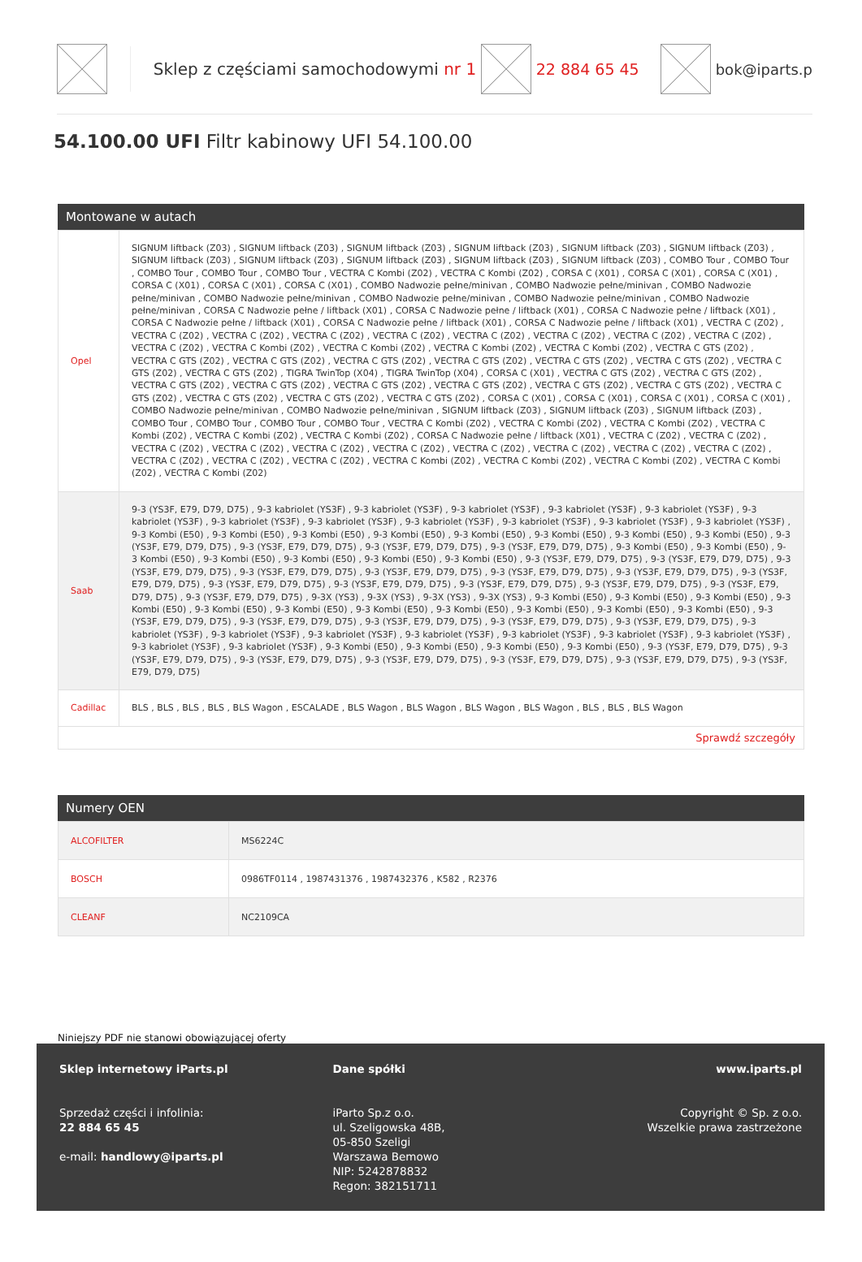Sklep z częściami samochodowymi nr 1 22 884 65 45 bok@iparts.p
54.100.00 UFI Filtr kabinowy UFI 54.100.00
Montowane w autach
| Opel | SIGNUM liftback (Z03) , SIGNUM liftback (Z03) , SIGNUM liftback (Z03) , SIGNUM liftback (Z03) , SIGNUM liftback (Z03) , SIGNUM liftback (Z03) , SIGNUM liftback (Z03) , SIGNUM liftback (Z03) , SIGNUM liftback (Z03) , SIGNUM liftback (Z03) , SIGNUM liftback (Z03) , COMBO Tour , COMBO Tour , COMBO Tour , COMBO Tour , COMBO Tour , VECTRA C Kombi (Z02) , VECTRA C Kombi (Z02) , CORSA C (X01) , CORSA C (X01) , CORSA C (X01) , CORSA C (X01) , CORSA C (X01) , CORSA C (X01) , COMBO Nadwozie pełne/minivan , COMBO Nadwozie pełne/minivan , COMBO Nadwozie pełne/minivan , COMBO Nadwozie pełne/minivan , COMBO Nadwozie pełne/minivan , COMBO Nadwozie pełne/minivan , COMBO Nadwozie pełne/minivan , CORSA C Nadwozie pełne / liftback (X01) , CORSA C Nadwozie pełne / liftback (X01) , CORSA C Nadwozie pełne / liftback (X01) , CORSA C Nadwozie pełne / liftback (X01) , CORSA C Nadwozie pełne / liftback (X01) , CORSA C Nadwozie pełne / liftback (X01) , VECTRA C (Z02) , VECTRA C (Z02) , VECTRA C (Z02) , VECTRA C (Z02) , VECTRA C (Z02) , VECTRA C (Z02) , VECTRA C (Z02) , VECTRA C (Z02) , VECTRA C (Z02) , VECTRA C (Z02) , VECTRA C Kombi (Z02) , VECTRA C Kombi (Z02) , VECTRA C Kombi (Z02) , VECTRA C Kombi (Z02) , VECTRA C GTS (Z02) , VECTRA C GTS (Z02) , VECTRA C GTS (Z02) , VECTRA C GTS (Z02) , VECTRA C GTS (Z02) , VECTRA C GTS (Z02) , VECTRA C GTS (Z02) , VECTRA C GTS (Z02) , VECTRA C GTS (Z02) , TIGRA TwinTop (X04) , TIGRA TwinTop (X04) , CORSA C (X01) , VECTRA C GTS (Z02) , VECTRA C GTS (Z02) , VECTRA C GTS (Z02) , VECTRA C GTS (Z02) , VECTRA C GTS (Z02) , VECTRA C GTS (Z02) , VECTRA C GTS (Z02) , VECTRA C GTS (Z02) , VECTRA C GTS (Z02) , VECTRA C GTS (Z02) , VECTRA C GTS (Z02) , VECTRA C GTS (Z02) , CORSA C (X01) , CORSA C (X01) , CORSA C (X01) , CORSA C (X01) , COMBO Nadwozie pełne/minivan , COMBO Nadwozie pełne/minivan , SIGNUM liftback (Z03) , SIGNUM liftback (Z03) , SIGNUM liftback (Z03) , COMBO Tour , COMBO Tour , COMBO Tour , COMBO Tour , VECTRA C Kombi (Z02) , VECTRA C Kombi (Z02) , VECTRA C Kombi (Z02) , VECTRA C Kombi (Z02) , VECTRA C Kombi (Z02) , VECTRA C Kombi (Z02) , CORSA C Nadwozie pełne / liftback (X01) , VECTRA C (Z02) , VECTRA C (Z02) , VECTRA C (Z02) , VECTRA C (Z02) , VECTRA C (Z02) , VECTRA C (Z02) , VECTRA C (Z02) , VECTRA C (Z02) , VECTRA C (Z02) , VECTRA C (Z02) , VECTRA C (Z02) , VECTRA C (Z02) , VECTRA C (Z02) , VECTRA C Kombi (Z02) , VECTRA C Kombi (Z02) , VECTRA C Kombi (Z02) , VECTRA C Kombi (Z02) , VECTRA C Kombi (Z02) |
| Saab | 9-3 (YS3F, E79, D79, D75) , 9-3 kabriolet (YS3F) , 9-3 kabriolet (YS3F) , 9-3 kabriolet (YS3F) , 9-3 kabriolet (YS3F) , 9-3 kabriolet (YS3F) , 9-3 kabriolet (YS3F) , 9-3 kabriolet (YS3F) , 9-3 kabriolet (YS3F) , 9-3 kabriolet (YS3F) , 9-3 kabriolet (YS3F) , 9-3 kabriolet (YS3F) , 9-3 kabriolet (YS3F) , 9-3 Kombi (E50) , 9-3 Kombi (E50) , 9-3 Kombi (E50) , 9-3 Kombi (E50) , 9-3 Kombi (E50) , 9-3 Kombi (E50) , 9-3 Kombi (E50) , 9-3 Kombi (E50) , 9-3 (YS3F, E79, D79, D75) , 9-3 (YS3F, E79, D79, D75) , 9-3 (YS3F, E79, D79, D75) , 9-3 (YS3F, E79, D79, D75) , 9-3 Kombi (E50) , 9-3 Kombi (E50) , 9-3 Kombi (E50) , 9-3 Kombi (E50) , 9-3 Kombi (E50) , 9-3 Kombi (E50) , 9-3 Kombi (E50) , 9-3 (YS3F, E79, D79, D75) , 9-3 (YS3F, E79, D79, D75) , 9-3 (YS3F, E79, D79, D75) , 9-3 (YS3F, E79, D79, D75) , 9-3 (YS3F, E79, D79, D75) , 9-3 (YS3F, E79, D79, D75) , 9-3 (YS3F, E79, D79, D75) , 9-3 (YS3F, E79, D79, D75) , 9-3 (YS3F, E79, D79, D75) , 9-3 (YS3F, E79, D79, D75) , 9-3 (YS3F, E79, D79, D75) , 9-3 (YS3F, E79, D79, D75) , 9-3 (YS3F, E79, D79, D75) , 9-3 (YS3F, E79, D79, D75) , 9-3X (YS3) , 9-3X (YS3) , 9-3X (YS3) , 9-3X (YS3) , 9-3 Kombi (E50) , 9-3 Kombi (E50) , 9-3 Kombi (E50) , 9-3 Kombi (E50) , 9-3 Kombi (E50) , 9-3 Kombi (E50) , 9-3 Kombi (E50) , 9-3 Kombi (E50) , 9-3 Kombi (E50) , 9-3 Kombi (E50) , 9-3 Kombi (E50) , 9-3 (YS3F, E79, D79, D75) , 9-3 (YS3F, E79, D79, D75) , 9-3 (YS3F, E79, D79, D75) , 9-3 (YS3F, E79, D79, D75) , 9-3 (YS3F, E79, D79, D75) , 9-3 kabriolet (YS3F) , 9-3 kabriolet (YS3F) , 9-3 kabriolet (YS3F) , 9-3 kabriolet (YS3F) , 9-3 kabriolet (YS3F) , 9-3 kabriolet (YS3F) , 9-3 kabriolet (YS3F) , 9-3 kabriolet (YS3F) , 9-3 kabriolet (YS3F) , 9-3 Kombi (E50) , 9-3 Kombi (E50) , 9-3 Kombi (E50) , 9-3 Kombi (E50) , 9-3 (YS3F, E79, D79, D75) , 9-3 (YS3F, E79, D79, D75) , 9-3 (YS3F, E79, D79, D75) , 9-3 (YS3F, E79, D79, D75) , 9-3 (YS3F, E79, D79, D75) , 9-3 (YS3F, E79, D79, D75) , 9-3 (YS3F, E79, D79, D75) |
| Cadillac | BLS , BLS , BLS , BLS , BLS Wagon , ESCALADE , BLS Wagon , BLS Wagon , BLS Wagon , BLS Wagon , BLS , BLS , BLS Wagon |
| Sprawdź szczegóły | |
Numery OEN
| ALCOFILTER | MS6224C |
| BOSCH | 0986TF0114 , 1987431376 , 1987432376 , K582 , R2376 |
| CLEANF | NC2109CA |
Niniejszy PDF nie stanowi obowiązującej oferty
Sklep internetowy iParts.pl
Sprzedaż części i infolinia:
22 884 65 45
e-mail: handlowy@iparts.pl
Dane spółki
iParto Sp.z o.o.
ul. Szeligowska 48B,
05-850 Szeligi
Warszawa Bemowo
NIP: 5242878832
Regon: 382151711
www.iparts.pl
Copyright © Sp. z o.o.
Wszelkie prawa zastrzeżone